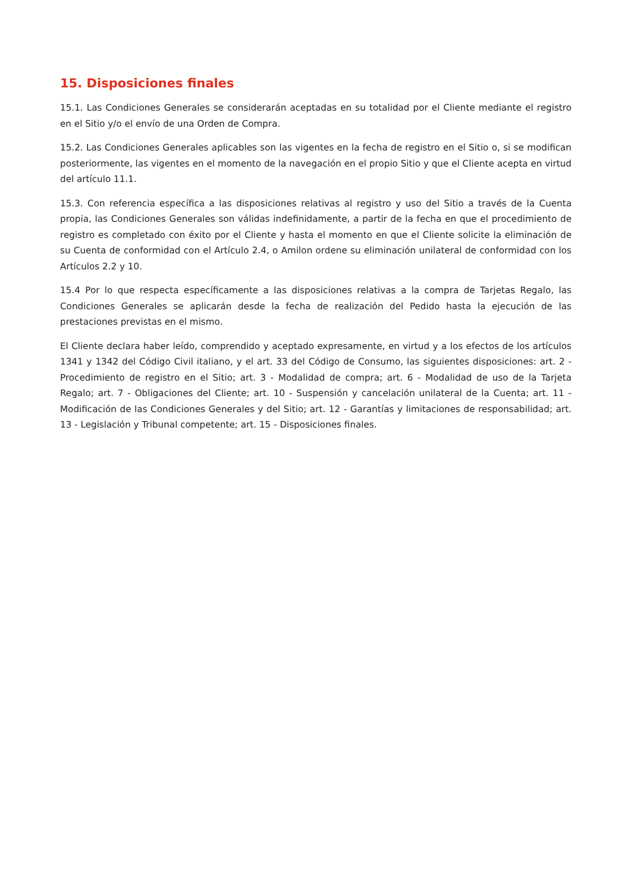15. Disposiciones finales
15.1. Las Condiciones Generales se considerarán aceptadas en su totalidad por el Cliente mediante el registro en el Sitio y/o el envío de una Orden de Compra.
15.2. Las Condiciones Generales aplicables son las vigentes en la fecha de registro en el Sitio o, si se modifican posteriormente, las vigentes en el momento de la navegación en el propio Sitio y que el Cliente acepta en virtud del artículo 11.1.
15.3. Con referencia específica a las disposiciones relativas al registro y uso del Sitio a través de la Cuenta propia, las Condiciones Generales son válidas indefinidamente, a partir de la fecha en que el procedimiento de registro es completado con éxito por el Cliente y hasta el momento en que el Cliente solicite la eliminación de su Cuenta de conformidad con el Artículo 2.4, o Amilon ordene su eliminación unilateral de conformidad con los Artículos 2.2 y 10.
15.4 Por lo que respecta específicamente a las disposiciones relativas a la compra de Tarjetas Regalo, las Condiciones Generales se aplicarán desde la fecha de realización del Pedido hasta la ejecución de las prestaciones previstas en el mismo.
El Cliente declara haber leído, comprendido y aceptado expresamente, en virtud y a los efectos de los artículos 1341 y 1342 del Código Civil italiano, y el art. 33 del Código de Consumo, las siguientes disposiciones: art. 2 - Procedimiento de registro en el Sitio; art. 3 - Modalidad de compra; art. 6 - Modalidad de uso de la Tarjeta Regalo; art. 7 - Obligaciones del Cliente; art. 10 - Suspensión y cancelación unilateral de la Cuenta; art. 11 - Modificación de las Condiciones Generales y del Sitio; art. 12 - Garantías y limitaciones de responsabilidad; art. 13 - Legislación y Tribunal competente; art. 15 - Disposiciones finales.